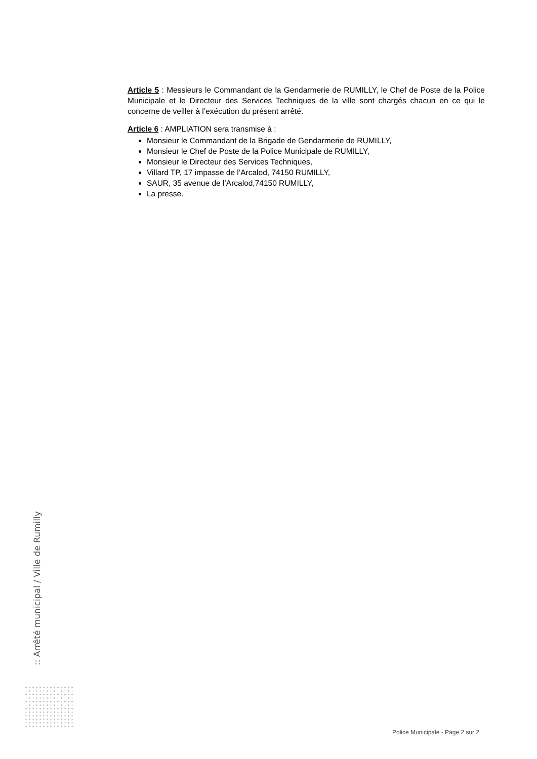Article 5 : Messieurs le Commandant de la Gendarmerie de RUMILLY, le Chef de Poste de la Police Municipale et le Directeur des Services Techniques de la ville sont chargés chacun en ce qui le concerne de veiller à l’exécution du présent arrêté.
Article 6 : AMPLIATION sera transmise à :
Monsieur le Commandant de la Brigade de Gendarmerie de RUMILLY,
Monsieur le Chef de Poste de la Police Municipale de RUMILLY,
Monsieur le Directeur des Services Techniques,
Villard TP, 17 impasse de l’Arcalod, 74150 RUMILLY,
SAUR, 35 avenue de l’Arcalod,74150 RUMILLY,
La presse.
:: Arrêté municipal / Ville de Rumilly
Police Municipale - Page 2 sur 2